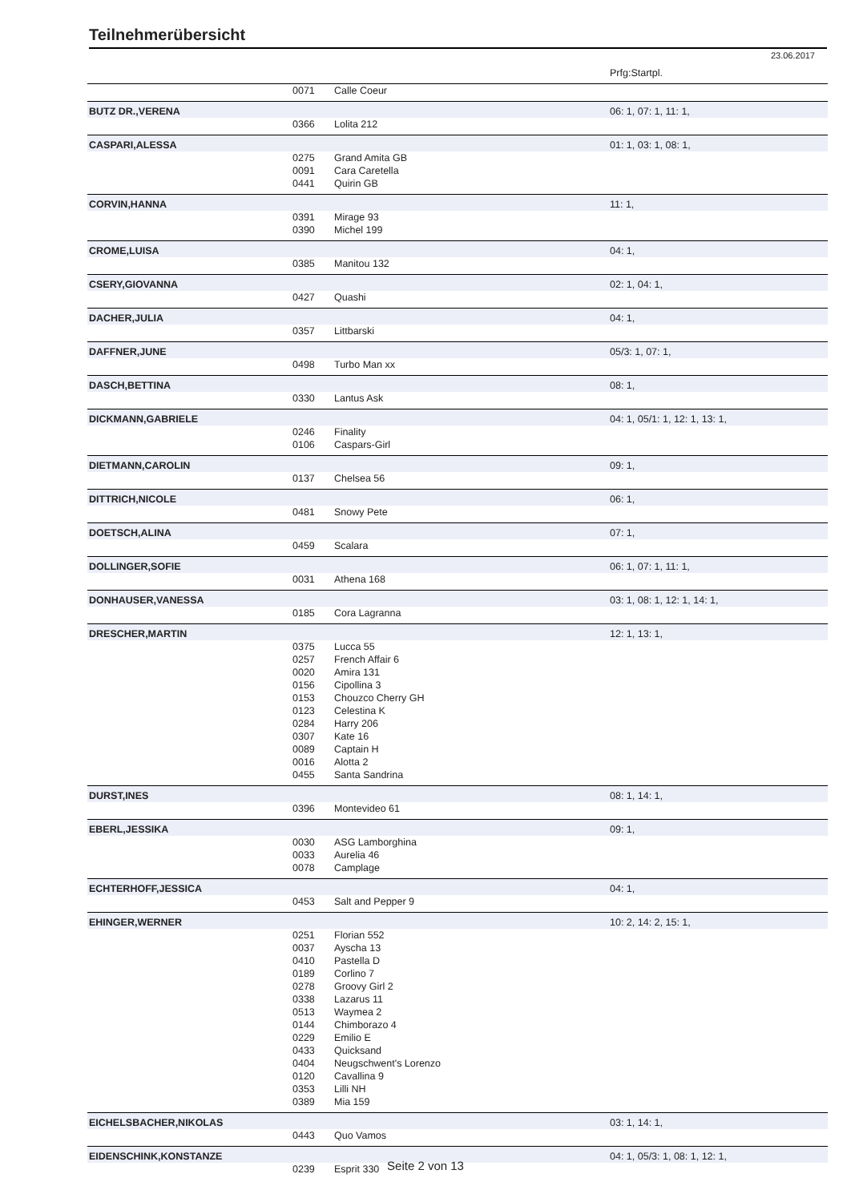Teilnehmerübersicht
23.06.2017
| | | | Prfg:Startpl. |
| | 0071 | Calle Coeur | |
| BUTZ DR.,VERENA | | | 06: 1, 07: 1, 11: 1, |
| | 0366 | Lolita 212 | |
| CASPARI,ALESSA | | | 01: 1, 03: 1, 08: 1, |
| | 0275 | Grand Amita GB | |
| | 0091 | Cara Caretella | |
| | 0441 | Quirin GB | |
| CORVIN,HANNA | | | 11: 1, |
| | 0391 | Mirage 93 | |
| | 0390 | Michel 199 | |
| CROME,LUISA | | | 04: 1, |
| | 0385 | Manitou 132 | |
| CSERY,GIOVANNA | | | 02: 1, 04: 1, |
| | 0427 | Quashi | |
| DACHER,JULIA | | | 04: 1, |
| | 0357 | Littbarski | |
| DAFFNER,JUNE | | | 05/3: 1, 07: 1, |
| | 0498 | Turbo Man xx | |
| DASCH,BETTINA | | | 08: 1, |
| | 0330 | Lantus Ask | |
| DICKMANN,GABRIELE | | | 04: 1, 05/1: 1, 12: 1, 13: 1, |
| | 0246 | Finality | |
| | 0106 | Caspars-Girl | |
| DIETMANN,CAROLIN | | | 09: 1, |
| | 0137 | Chelsea 56 | |
| DITTRICH,NICOLE | | | 06: 1, |
| | 0481 | Snowy Pete | |
| DOETSCH,ALINA | | | 07: 1, |
| | 0459 | Scalara | |
| DOLLINGER,SOFIE | | | 06: 1, 07: 1, 11: 1, |
| | 0031 | Athena 168 | |
| DONHAUSER,VANESSA | | | 03: 1, 08: 1, 12: 1, 14: 1, |
| | 0185 | Cora Lagranna | |
| DRESCHER,MARTIN | | | 12: 1, 13: 1, |
| | 0375 | Lucca 55 | |
| | 0257 | French Affair 6 | |
| | 0020 | Amira 131 | |
| | 0156 | Cipollina 3 | |
| | 0153 | Chouzco Cherry GH | |
| | 0123 | Celestina K | |
| | 0284 | Harry 206 | |
| | 0307 | Kate 16 | |
| | 0089 | Captain H | |
| | 0016 | Alotta 2 | |
| | 0455 | Santa Sandrina | |
| DURST,INES | | | 08: 1, 14: 1, |
| | 0396 | Montevideo 61 | |
| EBERL,JESSIKA | | | 09: 1, |
| | 0030 | ASG Lamborghina | |
| | 0033 | Aurelia 46 | |
| | 0078 | Camplage | |
| ECHTERHOFF,JESSICA | | | 04: 1, |
| | 0453 | Salt and Pepper 9 | |
| EHINGER,WERNER | | | 10: 2, 14: 2, 15: 1, |
| | 0251 | Florian 552 | |
| | 0037 | Ayscha 13 | |
| | 0410 | Pastella D | |
| | 0189 | Corlino 7 | |
| | 0278 | Groovy Girl 2 | |
| | 0338 | Lazarus 11 | |
| | 0513 | Waymea 2 | |
| | 0144 | Chimborazo 4 | |
| | 0229 | Emilio E | |
| | 0433 | Quicksand | |
| | 0404 | Neugschwent's Lorenzo | |
| | 0120 | Cavallina 9 | |
| | 0353 | Lilli NH | |
| | 0389 | Mia 159 | |
| EICHELSBACHER,NIKOLAS | | | 03: 1, 14: 1, |
| | 0443 | Quo Vamos | |
| EIDENSCHINK,KONSTANZE | | | 04: 1, 05/3: 1, 08: 1, 12: 1, |
| | 0239 | Esprit 330 | |
Seite 2 von 13